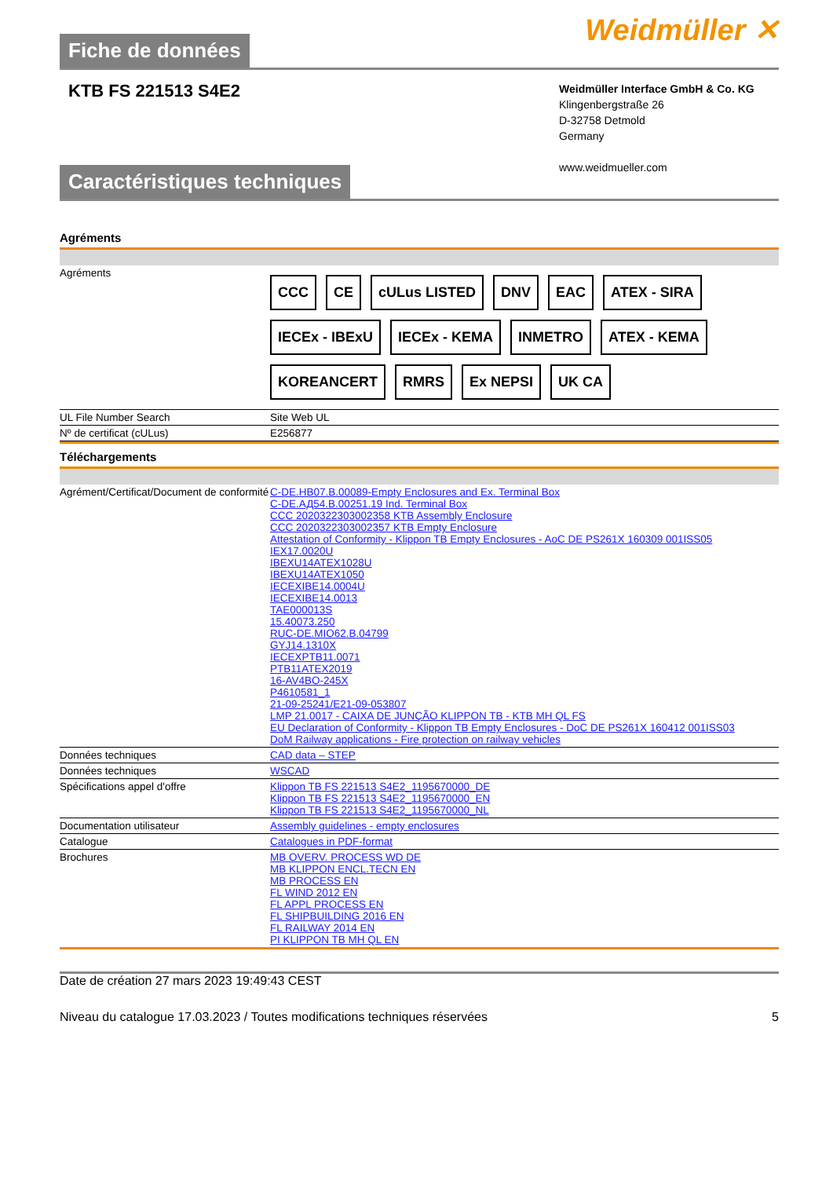Fiche de données
Weidmüller ✕
KTB FS 221513 S4E2
Weidmüller Interface GmbH & Co. KG
Klingenbergstraße 26
D-32758 Detmold
Germany
www.weidmueller.com
Caractéristiques techniques
Agréments
| Agréments | CCC CE cULus LISTED DNV EAC ATEX - SIRA IECEx - IBExU IECEx - KEMA INMETRO ATEX - KEMA KOREANCERT RMRS Ex NEPSI UK CA |
| UL File Number Search | Site Web UL |
| Nº de certificat (cULus) | E256877 |
Téléchargements
| Agrément/Certificat/Document de conformité | C-DE.HB07.B.00089-Empty Enclosures and Ex. Terminal Box C-DE.АД54.B.00251.19 Ind. Terminal Box CCC 2020322303002358 KTB Assembly Enclosure CCC 2020322303002357 KTB Empty Enclosure Attestation of Conformity - Klippon TB Empty Enclosures - AoC DE PS261X 160309 001ISS05 IEX17.0020U IBEXU14ATEX1028U IBEXU14ATEX1050 IECEXIBE14.0004U IECEXIBE14.0013 TAE00001​3S 15.40073.250 RUC-DE.MIO62.B.04799 GYJ14.1310X IECEXPTB11.0071 PTB11ATEX2019 16-AV4BO-245X P4610581_1 21-09-25241/E21-09-053807 LMP 21.0017 - CAIXA DE JUNÇÃO KLIPPON TB - KTB MH QL FS EU Declaration of Conformity - Klippon TB Empty Enclosures - DoC DE PS261X 160412 001ISS03 DoM Railway applications - Fire protection on railway vehicles |
| Données techniques | CAD data – STEP |
| Données techniques | WSCAD |
| Spécifications appel d'offre | Klippon TB FS 221513 S4E2_1195670000_DE Klippon TB FS 221513 S4E2_1195670000_EN Klippon TB FS 221513 S4E2_1195670000_NL |
| Documentation utilisateur | Assembly guidelines - empty enclosures |
| Catalogue | Catalogues in PDF-format |
| Brochures | MB OVERV. PROCESS WD DE MB KLIPPON ENCL.TECN EN MB PROCESS EN FL WIND 2012 EN FL APPL PROCESS EN FL SHIPBUILDING 2016 EN FL RAILWAY 2014 EN PI KLIPPON TB MH QL EN |
Date de création 27 mars 2023 19:49:43 CEST
Niveau du catalogue 17.03.2023 / Toutes modifications techniques réservées 5